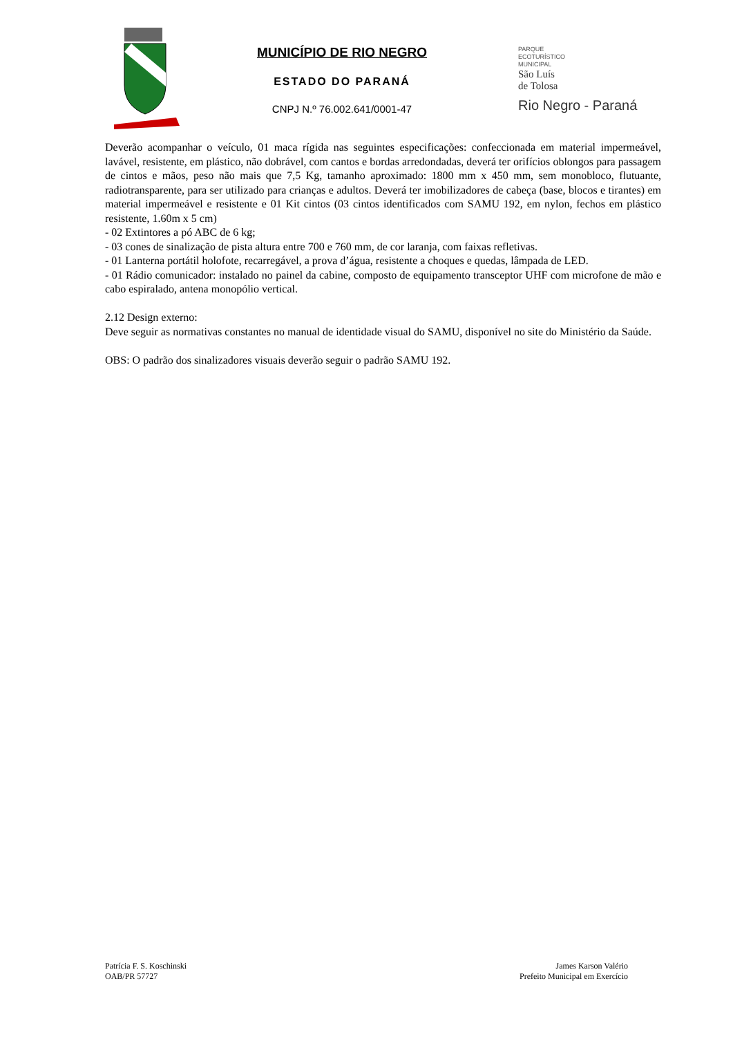MUNICÍPIO DE RIO NEGRO
ESTADO DO PARANÁ
CNPJ N.º 76.002.641/0001-47
PARQUE
ECOTURÍSTICO
MUNICIPAL
São Luís
de Tolosa
Rio Negro - Paraná
Deverão acompanhar o veículo, 01 maca rígida nas seguintes especificações: confeccionada em material impermeável, lavável, resistente, em plástico, não dobrável, com cantos e bordas arredondadas, deverá ter orifícios oblongos para passagem de cintos e mãos, peso não mais que 7,5 Kg, tamanho aproximado: 1800 mm x 450 mm, sem monobloco, flutuante, radiotransparente, para ser utilizado para crianças e adultos. Deverá ter imobilizadores de cabeça (base, blocos e tirantes) em material impermeável e resistente e 01 Kit cintos (03 cintos identificados com SAMU 192, em nylon, fechos em plástico resistente, 1.60m x 5 cm)
- 02 Extintores a pó ABC de 6 kg;
- 03 cones de sinalização de pista altura entre 700 e 760 mm, de cor laranja, com faixas refletivas.
- 01 Lanterna portátil holofote, recarregável, a prova d’água, resistente a choques e quedas, lâmpada de LED.
- 01 Rádio comunicador: instalado no painel da cabine, composto de equipamento transceptor UHF com microfone de mão e cabo espiralado, antena monopólio vertical.
2.12 Design externo:
Deve seguir as normativas constantes no manual de identidade visual do SAMU, disponível no site do Ministério da Saúde.
OBS: O padrão dos sinalizadores visuais deverão seguir o padrão SAMU 192.
Patrícia F. S. Koschinski
OAB/PR 57727
James Karson Valério
Prefeito Municipal em Exercício